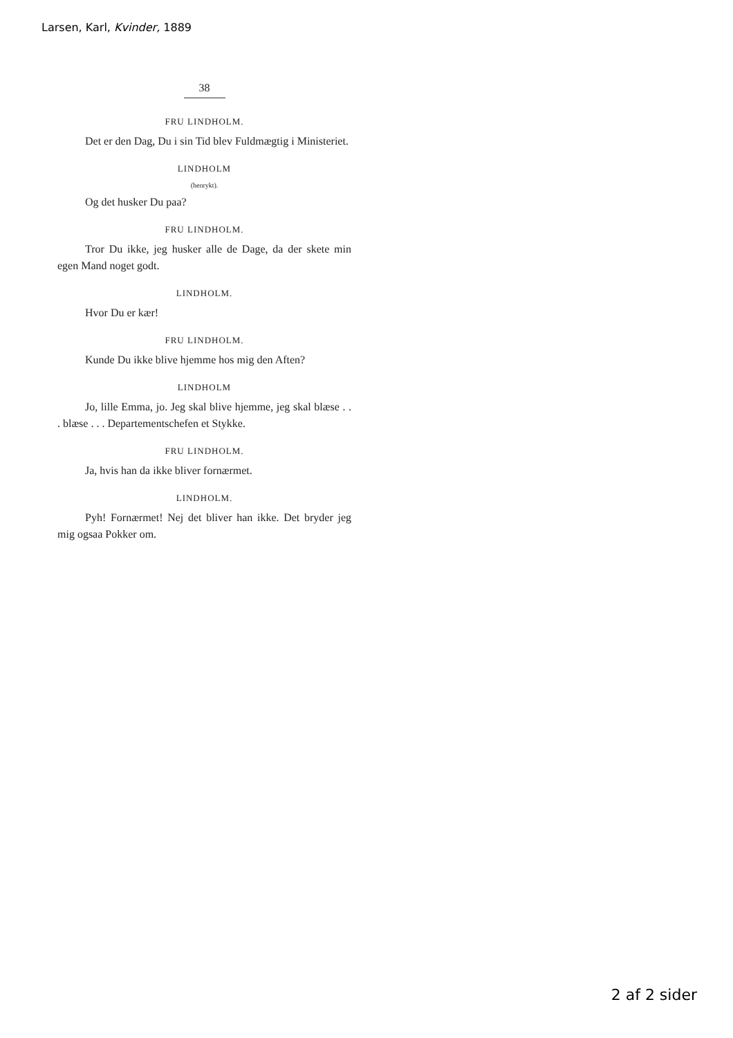Larsen, Karl, Kvinder, 1889
38
FRU LINDHOLM.
Det er den Dag, Du i sin Tid blev Fuldmægtig i Ministeriet.
LINDHOLM
(henrykt).
Og det husker Du paa?
FRU LINDHOLM.
Tror Du ikke, jeg husker alle de Dage, da der skete min egen Mand noget godt.
LINDHOLM.
Hvor Du er kær!
FRU LINDHOLM.
Kunde Du ikke blive hjemme hos mig den Aften?
LINDHOLM
Jo, lille Emma, jo. Jeg skal blive hjemme, jeg skal blæse . . . blæse . . . Departementschefen et Stykke.
FRU LINDHOLM.
Ja, hvis han da ikke bliver fornærmet.
LINDHOLM.
Pyh! Fornærmet! Nej det bliver han ikke. Det bryder jeg mig ogsaa Pokker om.
2 af 2 sider